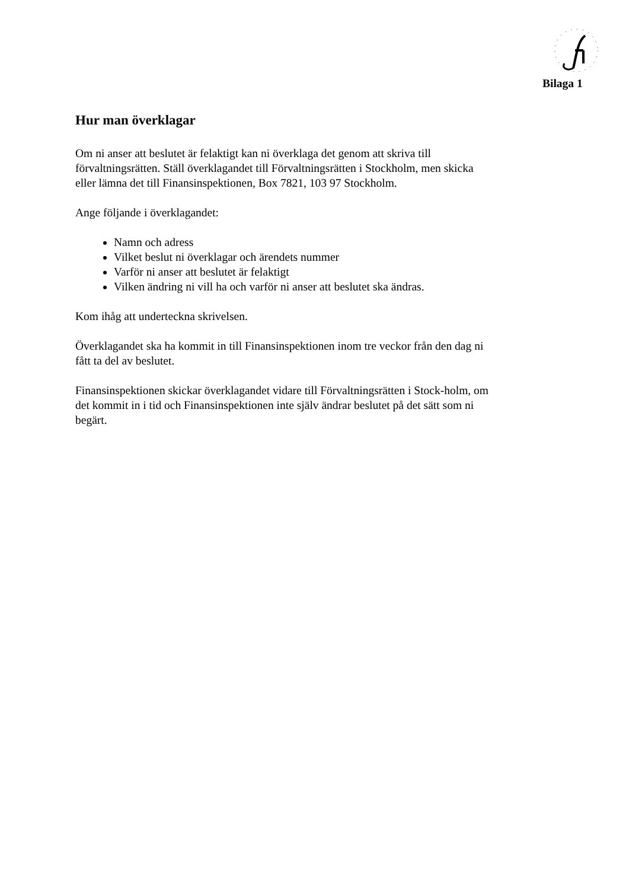Bilaga 1
Hur man överklagar
Om ni anser att beslutet är felaktigt kan ni överklaga det genom att skriva till förvaltningsrätten. Ställ överklagandet till Förvaltningsrätten i Stockholm, men skicka eller lämna det till Finansinspektionen, Box 7821, 103 97 Stockholm.
Ange följande i överklagandet:
Namn och adress
Vilket beslut ni överklagar och ärendets nummer
Varför ni anser att beslutet är felaktigt
Vilken ändring ni vill ha och varför ni anser att beslutet ska ändras.
Kom ihåg att underteckna skrivelsen.
Överklagandet ska ha kommit in till Finansinspektionen inom tre veckor från den dag ni fått ta del av beslutet.
Finansinspektionen skickar överklagandet vidare till Förvaltningsrätten i Stock-holm, om det kommit in i tid och Finansinspektionen inte själv ändrar beslutet på det sätt som ni begärt.